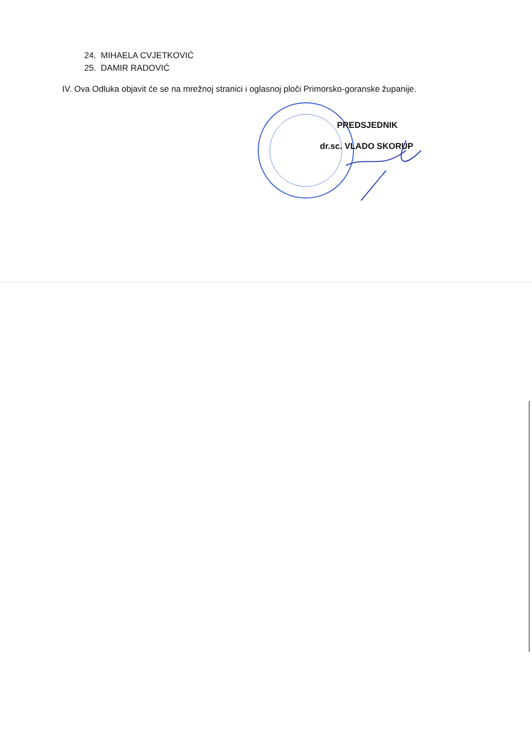24. MIHAELA CVJETKOVIĆ
25. DAMIR RADOVIĆ
IV. Ova Odluka objavit će se na mrežnoj stranici i oglasnoj ploči Primorsko-goranske županije.
PREDSJEDNIK
dr.sc. VLADO SKORUP